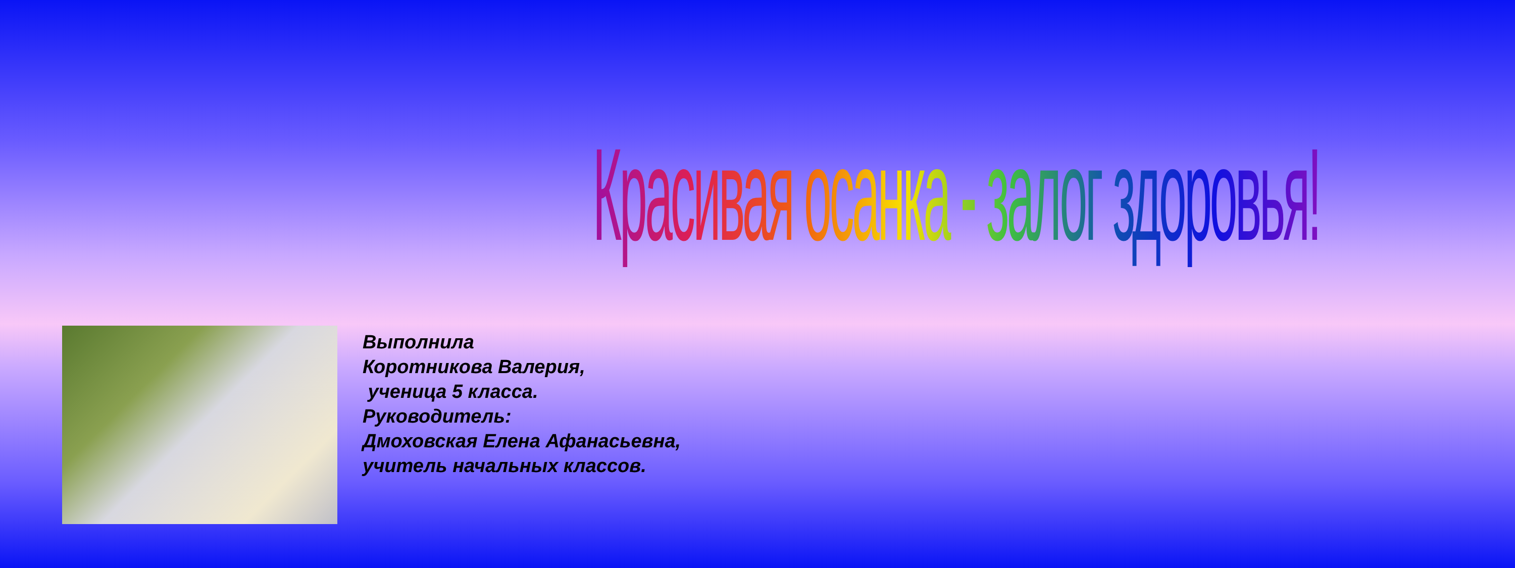Красивая осанка - залог здоровья!
Выполнила
Коротникова Валерия,
ученица 5 класса.
Руководитель:
Дмоховская Елена Афанасьевна,
учитель начальных классов.